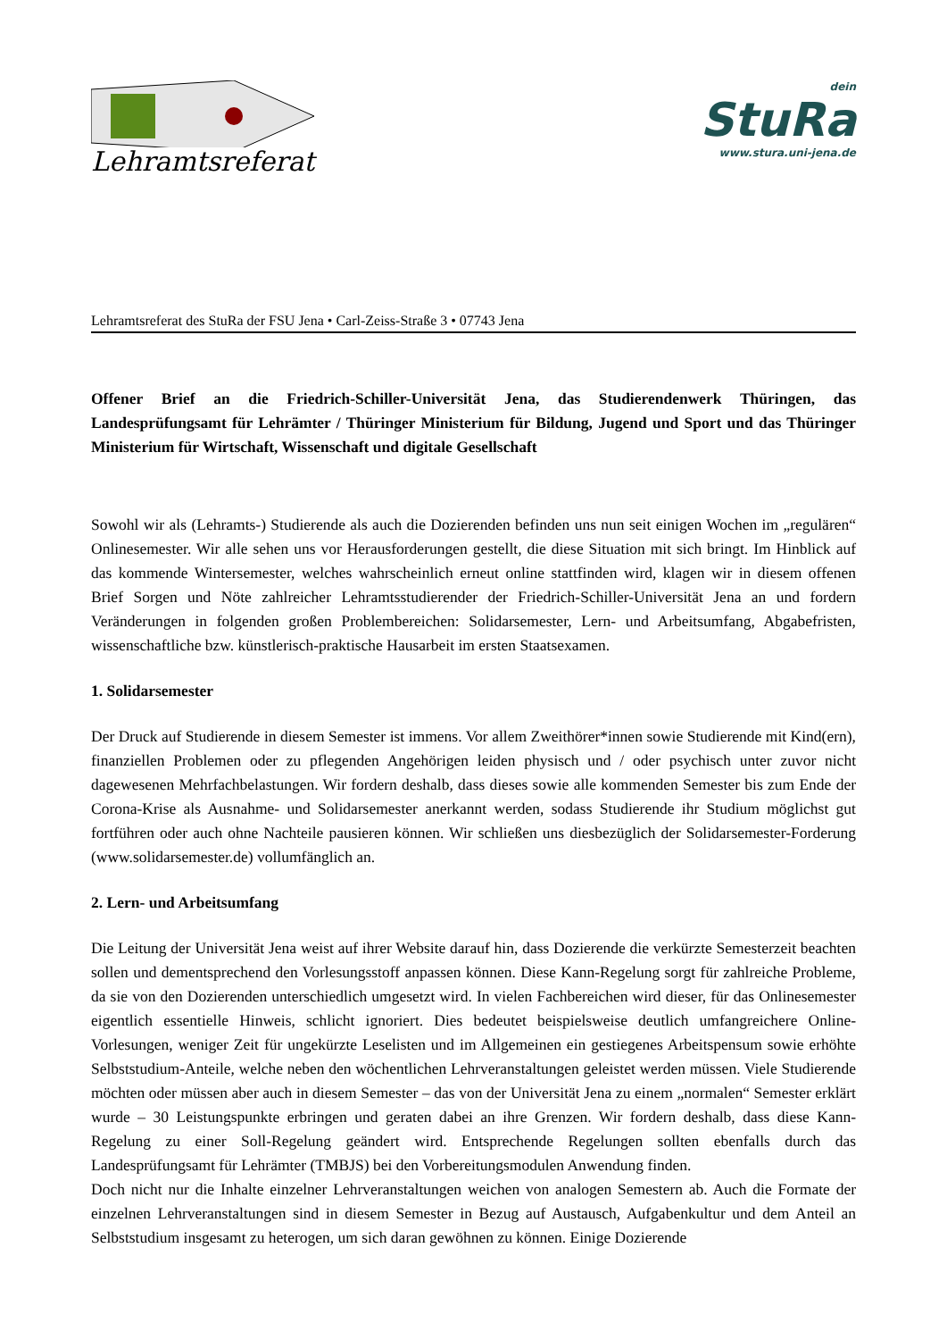Lehramtsreferat
dein
StuRa
www.stura.uni-jena.de
Lehramtsreferat des StuRa der FSU Jena • Carl-Zeiss-Straße 3 • 07743 Jena
Offener Brief an die Friedrich-Schiller-Universität Jena, das Studierendenwerk Thüringen, das Landesprüfungsamt für Lehrämter / Thüringer Ministerium für Bildung, Jugend und Sport und das Thüringer Ministerium für Wirtschaft, Wissenschaft und digitale Gesellschaft
Sowohl wir als (Lehramts-) Studierende als auch die Dozierenden befinden uns nun seit einigen Wochen im „regulären“ Onlinesemester. Wir alle sehen uns vor Herausforderungen gestellt, die diese Situation mit sich bringt. Im Hinblick auf das kommende Wintersemester, welches wahrscheinlich erneut online stattfinden wird, klagen wir in diesem offenen Brief Sorgen und Nöte zahlreicher Lehramtsstudierender der Friedrich-Schiller-Universität Jena an und fordern Veränderungen in folgenden großen Problembereichen: Solidarsemester, Lern- und Arbeitsumfang, Abgabefristen, wissenschaftliche bzw. künstlerisch-praktische Hausarbeit im ersten Staatsexamen.
1. Solidarsemester
Der Druck auf Studierende in diesem Semester ist immens. Vor allem Zweithörer*innen sowie Studierende mit Kind(ern), finanziellen Problemen oder zu pflegenden Angehörigen leiden physisch und / oder psychisch unter zuvor nicht dagewesenen Mehrfachbelastungen. Wir fordern deshalb, dass dieses sowie alle kommenden Semester bis zum Ende der Corona-Krise als Ausnahme- und Solidarsemester anerkannt werden, sodass Studierende ihr Studium möglichst gut fortführen oder auch ohne Nachteile pausieren können. Wir schließen uns diesbezüglich der Solidarsemester-Forderung (www.solidarsemester.de) vollumfänglich an.
2. Lern- und Arbeitsumfang
Die Leitung der Universität Jena weist auf ihrer Website darauf hin, dass Dozierende die verkürzte Semesterzeit beachten sollen und dementsprechend den Vorlesungsstoff anpassen können. Diese Kann-Regelung sorgt für zahlreiche Probleme, da sie von den Dozierenden unterschiedlich umgesetzt wird. In vielen Fachbereichen wird dieser, für das Onlinesemester eigentlich essentielle Hinweis, schlicht ignoriert. Dies bedeutet beispielsweise deutlich umfangreichere Online-Vorlesungen, weniger Zeit für ungekürzte Leselisten und im Allgemeinen ein gestiegenes Arbeitspensum sowie erhöhte Selbststudium-Anteile, welche neben den wöchentlichen Lehrveranstaltungen geleistet werden müssen. Viele Studierende möchten oder müssen aber auch in diesem Semester – das von der Universität Jena zu einem „normalen“ Semester erklärt wurde – 30 Leistungspunkte erbringen und geraten dabei an ihre Grenzen. Wir fordern deshalb, dass diese Kann-Regelung zu einer Soll-Regelung geändert wird. Entsprechende Regelungen sollten ebenfalls durch das Landesprüfungsamt für Lehrämter (TMBJS) bei den Vorbereitungsmodulen Anwendung finden.
Doch nicht nur die Inhalte einzelner Lehrveranstaltungen weichen von analogen Semestern ab. Auch die Formate der einzelnen Lehrveranstaltungen sind in diesem Semester in Bezug auf Austausch, Aufgabenkultur und dem Anteil an Selbststudium insgesamt zu heterogen, um sich daran gewöhnen zu können. Einige Dozierende